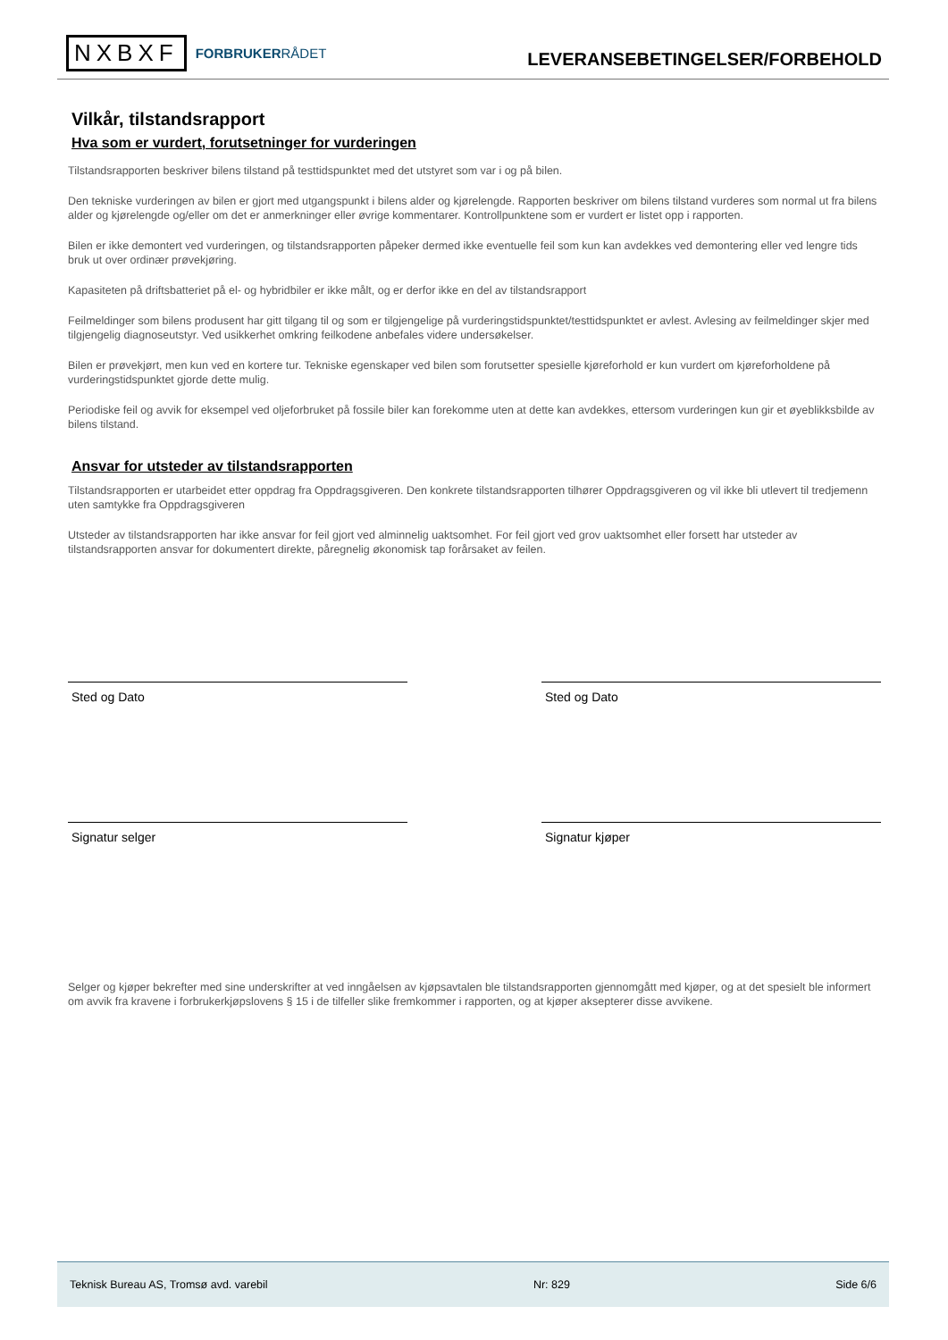NXBXF
FORBRUKERRÅDET
LEVERANSEBETINGELSER/FORBEHOLD
Vilkår, tilstandsrapport
Hva som er vurdert, forutsetninger for vurderingen
Tilstandsrapporten beskriver bilens tilstand på testtidspunktet med det utstyret som var i og på bilen.
Den tekniske vurderingen av bilen er gjort med utgangspunkt i bilens alder og kjørelengde. Rapporten beskriver om bilens tilstand vurderes som normal ut fra bilens alder og kjørelengde og/eller om det er anmerkninger eller øvrige kommentarer. Kontrollpunktene som er vurdert er listet opp i rapporten.
Bilen er ikke demontert ved vurderingen, og tilstandsrapporten påpeker dermed ikke eventuelle feil som kun kan avdekkes ved demontering eller ved lengre tids bruk ut over ordinær prøvekjøring.
Kapasiteten på driftsbatteriet på el- og hybridbiler er ikke målt, og er derfor ikke en del av tilstandsrapport
Feilmeldinger som bilens produsent har gitt tilgang til og som er tilgjengelige på vurderingstidspunktet/testtidspunktet er avlest. Avlesing av feilmeldinger skjer med tilgjengelig diagnoseutstyr. Ved usikkerhet omkring feilkodene anbefales videre undersøkelser.
Bilen er prøvekjørt, men kun ved en kortere tur. Tekniske egenskaper ved bilen som forutsetter spesielle kjøreforhold er kun vurdert om kjøreforholdene på vurderingstidspunktet gjorde dette mulig.
Periodiske feil og avvik for eksempel ved oljeforbruket på fossile biler kan forekomme uten at dette kan avdekkes, ettersom vurderingen kun gir et øyeblikksbilde av bilens tilstand.
Ansvar for utsteder av tilstandsrapporten
Tilstandsrapporten er utarbeidet etter oppdrag fra Oppdragsgiveren. Den konkrete tilstandsrapporten tilhører Oppdragsgiveren og vil ikke bli utlevert til tredjemenn uten samtykke fra Oppdragsgiveren
Utsteder av tilstandsrapporten har ikke ansvar for feil gjort ved alminnelig uaktsomhet. For feil gjort ved grov uaktsomhet eller forsett har utsteder av tilstandsrapporten ansvar for dokumentert direkte, påregnelig økonomisk tap forårsaket av feilen.
Sted og Dato
Signatur selger
Sted og Dato
Signatur kjøper
Selger og kjøper bekrefter med sine underskrifter at ved inngåelsen av kjøpsavtalen ble tilstandsrapporten gjennomgått med kjøper, og at det spesielt ble informert om avvik fra kravene i forbrukerkjøpslovens § 15 i de tilfeller slike fremkommer i rapporten, og at kjøper aksepterer disse avvikene.
Teknisk Bureau AS, Tromsø avd. varebil Nr: 829 Side 6/6